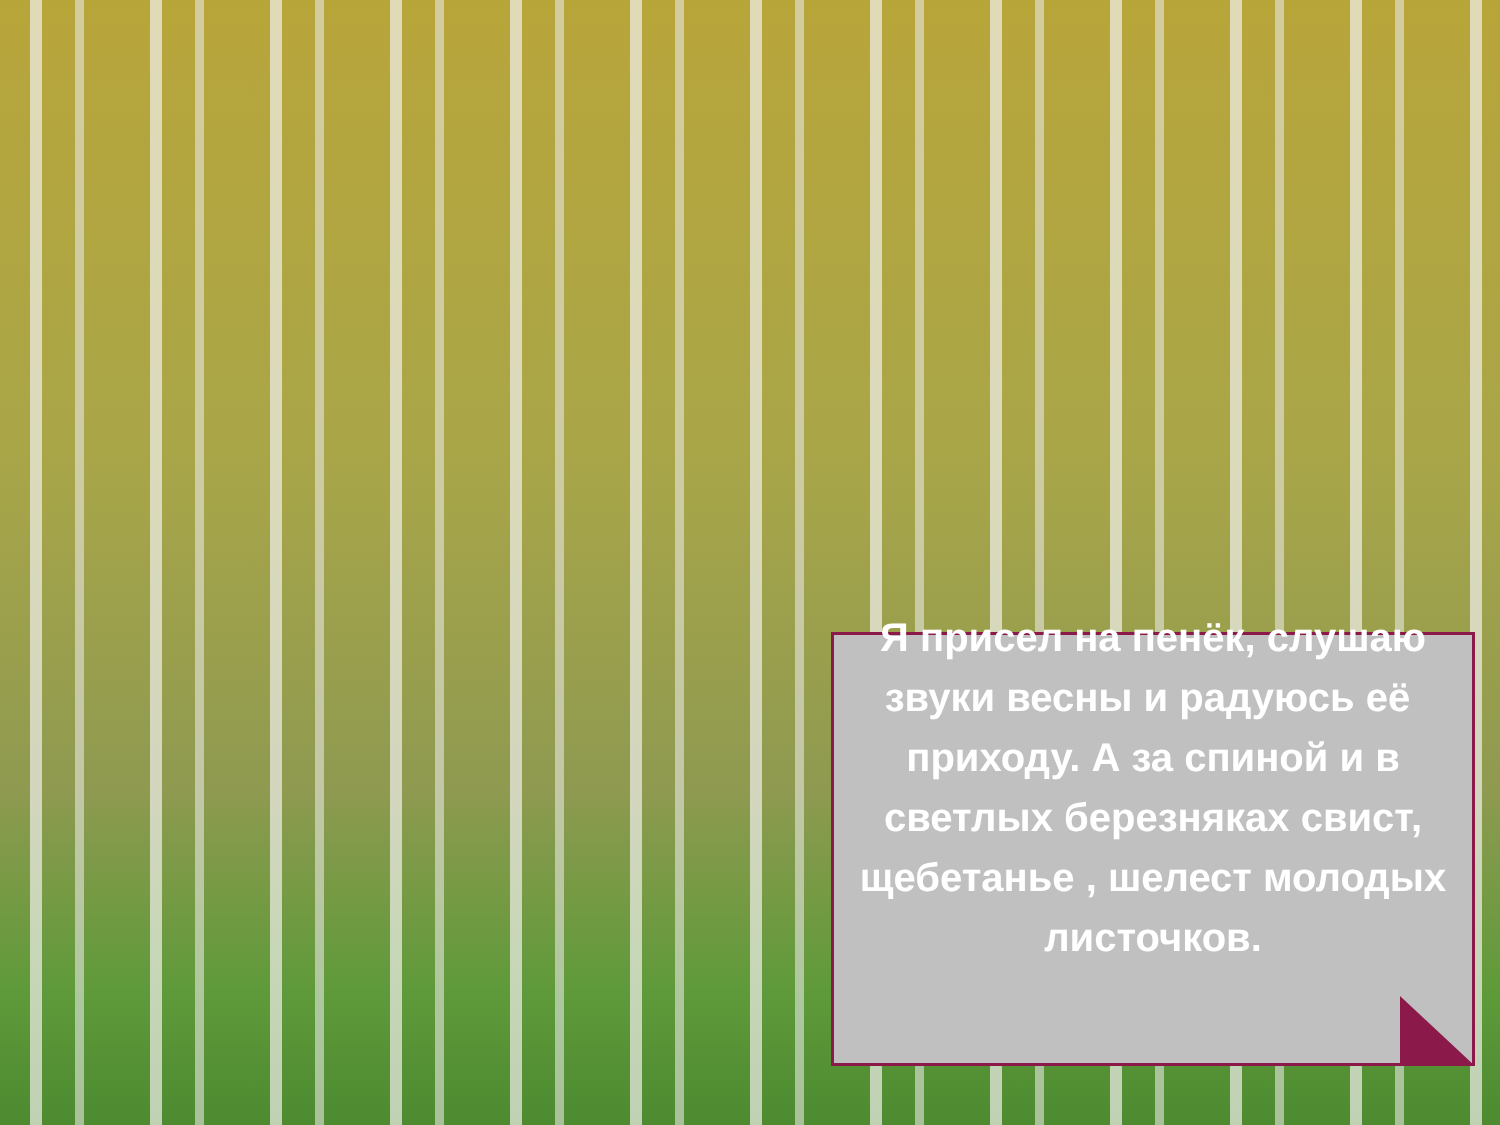Я присел на пенёк, слушаю звуки весны и радуюсь её приходу. А за спиной и в светлых березняках свист, щебетанье , шелест молодых листочков.